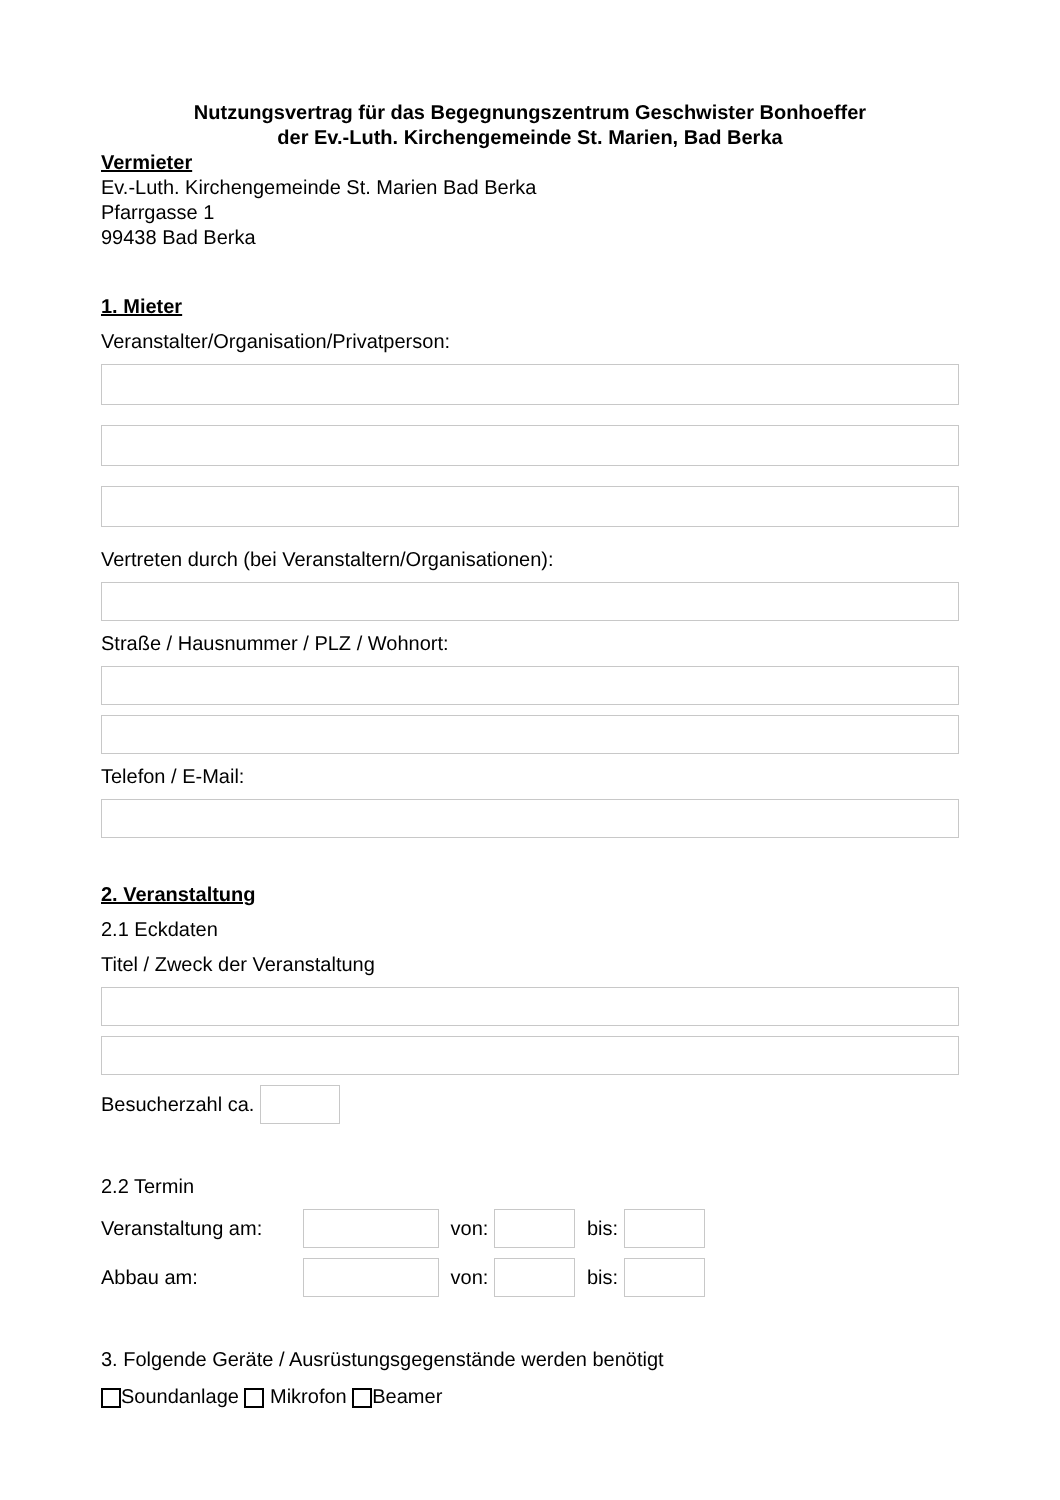Nutzungsvertrag für das Begegnungszentrum Geschwister Bonhoeffer
der Ev.-Luth. Kirchengemeinde St. Marien, Bad Berka
Vermieter
Ev.-Luth. Kirchengemeinde St. Marien Bad Berka
Pfarrgasse 1
99438 Bad Berka
1. Mieter
Veranstalter/Organisation/Privatperson:
Vertreten durch (bei Veranstaltern/Organisationen):
Straße / Hausnummer / PLZ / Wohnort:
Telefon / E-Mail:
2. Veranstaltung
2.1 Eckdaten
Titel / Zweck der Veranstaltung
Besucherzahl ca.
2.2 Termin
Veranstaltung am: von: bis:
Abbau am: von: bis:
3. Folgende Geräte / Ausrüstungsgegenstände werden benötigt
Soundanlage Mikrofon Beamer